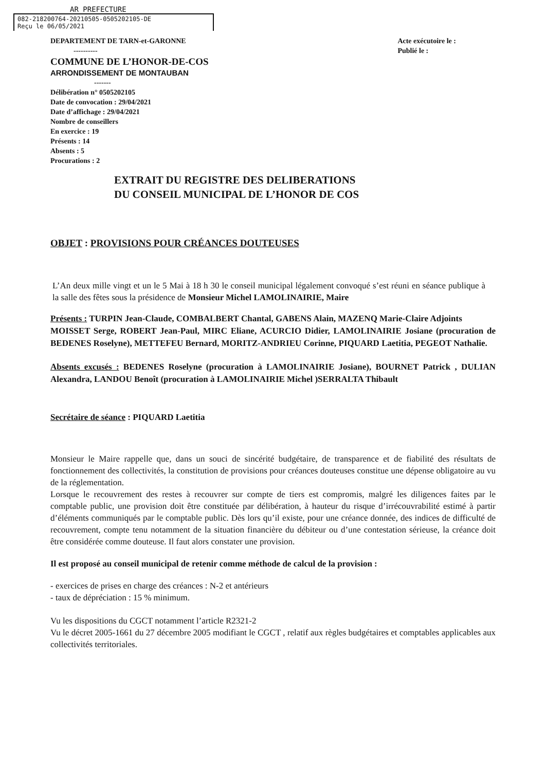AR PREFECTURE
082-218200764-20210505-0505202105-DE
Reçu le 06/05/2021
DEPARTEMENT DE TARN-et-GARONNE
----------
COMMUNE DE L’HONOR-DE-COS
ARRONDISSEMENT DE MONTAUBAN
-------
Délibération n° 0505202105
Date de convocation : 29/04/2021
Date d’affichage : 29/04/2021
Nombre de conseillers
En exercice : 19
Présents : 14
Absents : 5
Procurations : 2
Acte exécutoire le :
Publié le :
EXTRAIT DU REGISTRE DES DELIBERATIONS
DU CONSEIL MUNICIPAL DE L’HONOR DE COS
OBJET : PROVISIONS POUR CRÉANCES DOUTEUSES
L’An deux mille vingt et un le 5 Mai à 18 h 30 le conseil municipal légalement convoqué s’est réuni en séance publique à la salle des fêtes sous la présidence de Monsieur Michel LAMOLINAIRIE, Maire
Présents : TURPIN Jean-Claude, COMBALBERT Chantal, GABENS Alain, MAZENQ Marie-Claire Adjoints
MOISSET Serge, ROBERT Jean-Paul, MIRC Eliane, ACURCIO Didier, LAMOLINAIRIE Josiane (procuration de BEDENES Roselyne), METTEFEU Bernard, MORITZ-ANDRIEU Corinne, PIQUARD Laetitia, PEGEOT Nathalie.
Absents excusés : BEDENES Roselyne (procuration à LAMOLINAIRIE Josiane), BOURNET Patrick , DULIAN Alexandra, LANDOU Benoît (procuration à LAMOLINAIRIE Michel )SERRALTA Thibault
Secrétaire de séance : PIQUARD Laetitia
Monsieur le Maire rappelle que, dans un souci de sincérité budgétaire, de transparence et de fiabilité des résultats de fonctionnement des collectivités, la constitution de provisions pour créances douteuses constitue une dépense obligatoire au vu de la réglementation.
Lorsque le recouvrement des restes à recouvrer sur compte de tiers est compromis, malgré les diligences faites par le comptable public, une provision doit être constituée par délibération, à hauteur du risque d’irrécouvrabilité estimé à partir d’éléments communiqués par le comptable public. Dès lors qu’il existe, pour une créance donnée, des indices de difficulté de recouvrement, compte tenu notamment de la situation financière du débiteur ou d’une contestation sérieuse, la créance doit être considérée comme douteuse. Il faut alors constater une provision.
Il est proposé au conseil municipal de retenir comme méthode de calcul de la provision :
- exercices de prises en charge des créances : N-2 et antérieurs
- taux de dépréciation : 15 % minimum.
Vu les dispositions du CGCT notamment l’article R2321-2
Vu le décret 2005-1661 du 27 décembre 2005 modifiant le CGCT , relatif aux règles budgétaires et comptables applicables aux collectivités territoriales.